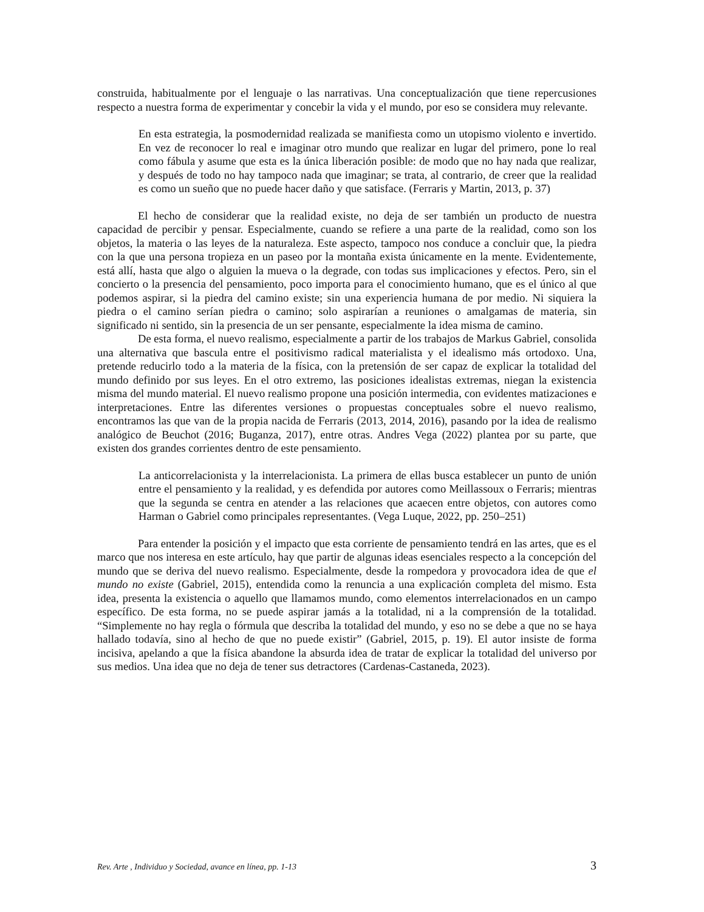construida, habitualmente por el lenguaje o las narrativas. Una conceptualización que tiene repercusiones respecto a nuestra forma de experimentar y concebir la vida y el mundo, por eso se considera muy relevante.
En esta estrategia, la posmodernidad realizada se manifiesta como un utopismo violento e invertido. En vez de reconocer lo real e imaginar otro mundo que realizar en lugar del primero, pone lo real como fábula y asume que esta es la única liberación posible: de modo que no hay nada que realizar, y después de todo no hay tampoco nada que imaginar; se trata, al contrario, de creer que la realidad es como un sueño que no puede hacer daño y que satisface. (Ferraris y Martin, 2013, p. 37)
El hecho de considerar que la realidad existe, no deja de ser también un producto de nuestra capacidad de percibir y pensar. Especialmente, cuando se refiere a una parte de la realidad, como son los objetos, la materia o las leyes de la naturaleza. Este aspecto, tampoco nos conduce a concluir que, la piedra con la que una persona tropieza en un paseo por la montaña exista únicamente en la mente. Evidentemente, está allí, hasta que algo o alguien la mueva o la degrade, con todas sus implicaciones y efectos. Pero, sin el concierto o la presencia del pensamiento, poco importa para el conocimiento humano, que es el único al que podemos aspirar, si la piedra del camino existe; sin una experiencia humana de por medio. Ni siquiera la piedra o el camino serían piedra o camino; solo aspirarían a reuniones o amalgamas de materia, sin significado ni sentido, sin la presencia de un ser pensante, especialmente la idea misma de camino.
De esta forma, el nuevo realismo, especialmente a partir de los trabajos de Markus Gabriel, consolida una alternativa que bascula entre el positivismo radical materialista y el idealismo más ortodoxo. Una, pretende reducirlo todo a la materia de la física, con la pretensión de ser capaz de explicar la totalidad del mundo definido por sus leyes. En el otro extremo, las posiciones idealistas extremas, niegan la existencia misma del mundo material. El nuevo realismo propone una posición intermedia, con evidentes matizaciones e interpretaciones. Entre las diferentes versiones o propuestas conceptuales sobre el nuevo realismo, encontramos las que van de la propia nacida de Ferraris (2013, 2014, 2016), pasando por la idea de realismo analógico de Beuchot (2016; Buganza, 2017), entre otras. Andres Vega (2022) plantea por su parte, que existen dos grandes corrientes dentro de este pensamiento.
La anticorrelacionista y la interrelacionista. La primera de ellas busca establecer un punto de unión entre el pensamiento y la realidad, y es defendida por autores como Meillassoux o Ferraris; mientras que la segunda se centra en atender a las relaciones que acaecen entre objetos, con autores como Harman o Gabriel como principales representantes. (Vega Luque, 2022, pp. 250–251)
Para entender la posición y el impacto que esta corriente de pensamiento tendrá en las artes, que es el marco que nos interesa en este artículo, hay que partir de algunas ideas esenciales respecto a la concepción del mundo que se deriva del nuevo realismo. Especialmente, desde la rompedora y provocadora idea de que el mundo no existe (Gabriel, 2015), entendida como la renuncia a una explicación completa del mismo. Esta idea, presenta la existencia o aquello que llamamos mundo, como elementos interrelacionados en un campo específico. De esta forma, no se puede aspirar jamás a la totalidad, ni a la comprensión de la totalidad. “Simplemente no hay regla o fórmula que describa la totalidad del mundo, y eso no se debe a que no se haya hallado todavía, sino al hecho de que no puede existir” (Gabriel, 2015, p. 19). El autor insiste de forma incisiva, apelando a que la física abandone la absurda idea de tratar de explicar la totalidad del universo por sus medios. Una idea que no deja de tener sus detractores (Cardenas-Castaneda, 2023).
Rev. Arte , Individuo y Sociedad, avance en línea, pp. 1-13 3